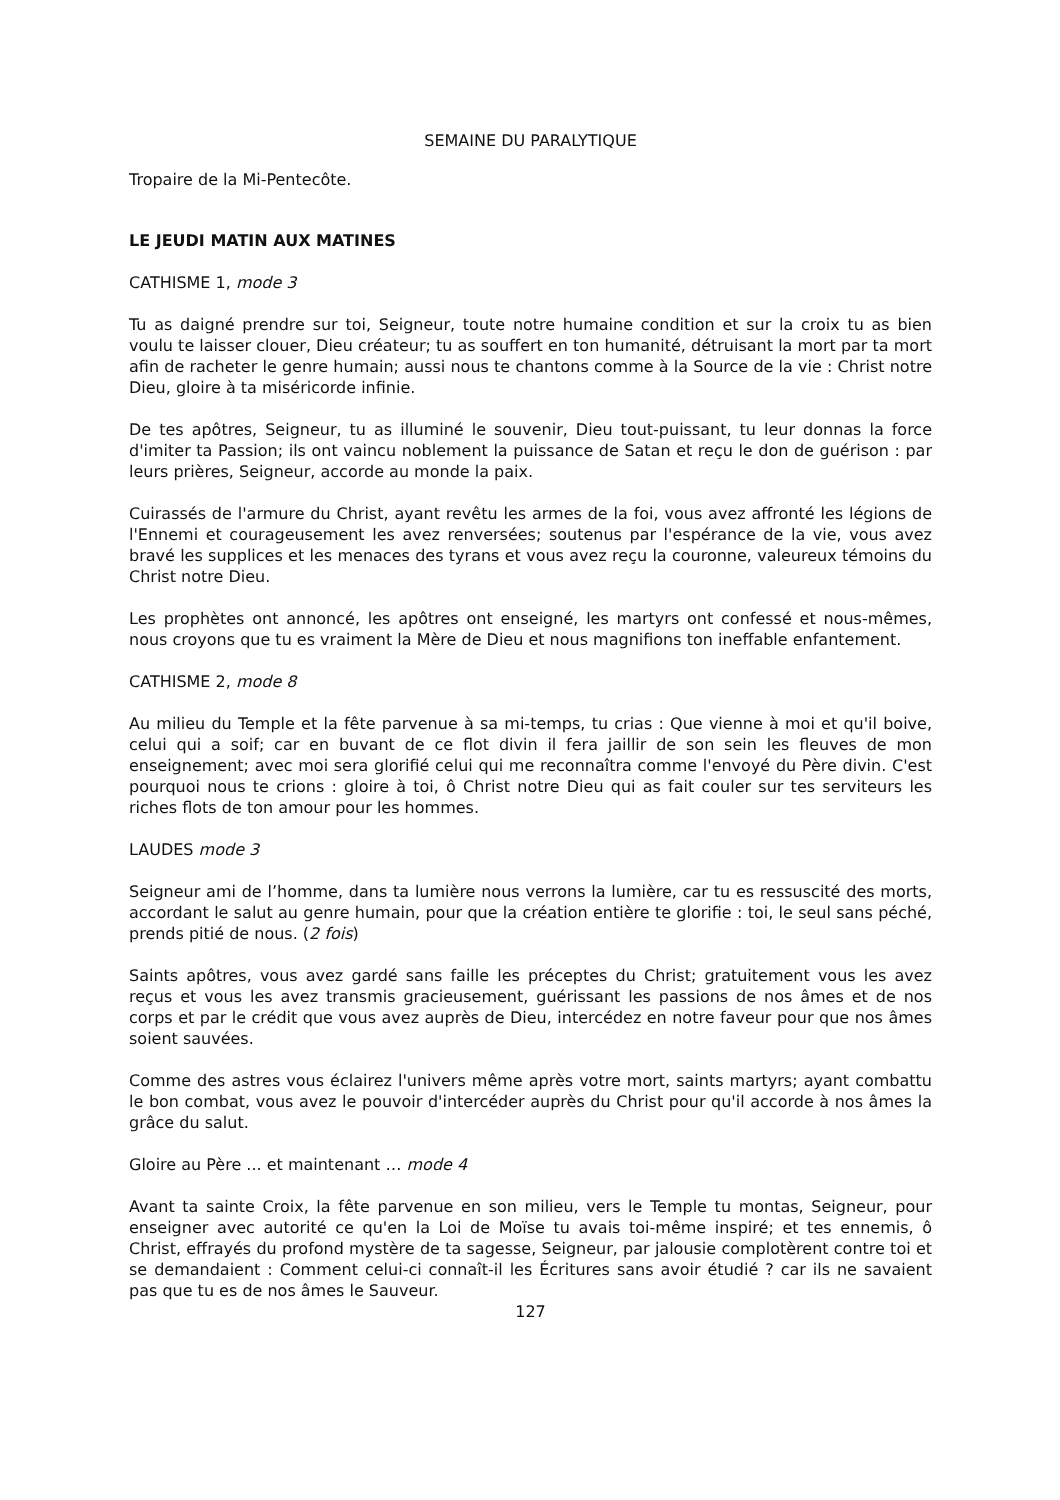SEMAINE DU PARALYTIQUE
Tropaire de la Mi-Pentecôte.
LE JEUDI MATIN AUX MATINES
CATHISME 1, mode 3
Tu as daigné prendre sur toi, Seigneur, toute notre humaine condition et sur la croix tu as bien voulu te laisser clouer, Dieu créateur; tu as souffert en ton humanité, détruisant la mort par ta mort afin de racheter le genre humain; aussi nous te chantons comme à la Source de la vie : Christ notre Dieu, gloire à ta miséricorde infinie.
De tes apôtres, Seigneur, tu as illuminé le souvenir, Dieu tout-puissant, tu leur donnas la force d'imiter ta Passion; ils ont vaincu noblement la puissance de Satan et reçu le don de guérison : par leurs prières, Seigneur, accorde au monde la paix.
Cuirassés de l'armure du Christ, ayant revêtu les armes de la foi, vous avez affronté les légions de l'Ennemi et courageusement les avez renversées; soutenus par l'espérance de la vie, vous avez bravé les supplices et les menaces des tyrans et vous avez reçu la couronne, valeureux témoins du Christ notre Dieu.
Les prophètes ont annoncé, les apôtres ont enseigné, les martyrs ont confessé et nous-mêmes, nous croyons que tu es vraiment la Mère de Dieu et nous magnifions ton ineffable enfantement.
CATHISME 2, mode 8
Au milieu du Temple et la fête parvenue à sa mi-temps, tu crias : Que vienne à moi et qu'il boive, celui qui a soif; car en buvant de ce flot divin il fera jaillir de son sein les fleuves de mon enseignement; avec moi sera glorifié celui qui me reconnaîtra comme l'envoyé du Père divin. C'est pourquoi nous te crions : gloire à toi, ô Christ notre Dieu qui as fait couler sur tes serviteurs les riches flots de ton amour pour les hommes.
LAUDES mode 3
Seigneur ami de l’homme, dans ta lumière nous verrons la lumière, car tu es ressuscité des morts, accordant le salut au genre humain, pour que la création entière te glorifie : toi, le seul sans péché, prends pitié de nous. (2 fois)
Saints apôtres, vous avez gardé sans faille les préceptes du Christ; gratuitement vous les avez reçus et vous les avez transmis gracieusement, guérissant les passions de nos âmes et de nos corps et par le crédit que vous avez auprès de Dieu, intercédez en notre faveur pour que nos âmes soient sauvées.
Comme des astres vous éclairez l'univers même après votre mort, saints martyrs; ayant combattu le bon combat, vous avez le pouvoir d'intercéder auprès du Christ pour qu'il accorde à nos âmes la grâce du salut.
Gloire au Père ... et maintenant … mode 4
Avant ta sainte Croix, la fête parvenue en son milieu, vers le Temple tu montas, Seigneur, pour enseigner avec autorité ce qu'en la Loi de Moïse tu avais toi-même inspiré; et tes ennemis, ô Christ, effrayés du profond mystère de ta sagesse, Seigneur, par jalousie complotèrent contre toi et se demandaient : Comment celui-ci connaît-il les Écritures sans avoir étudié ? car ils ne savaient pas que tu es de nos âmes le Sauveur.
127